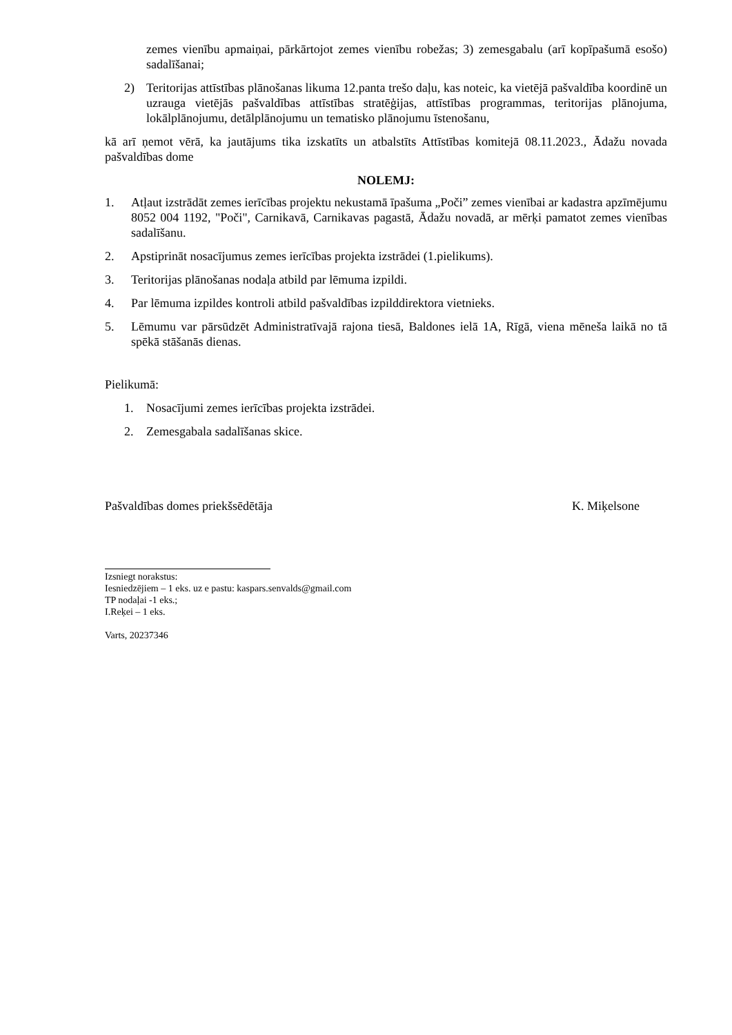zemes vienību apmaiņai, pārkārtojot zemes vienību robežas; 3) zemesgabalu (arī kopīpašumā esošo) sadalīšanai;
2) Teritorijas attīstības plānošanas likuma 12.panta trešo daļu, kas noteic, ka vietējā pašvaldība koordinē un uzrauga vietējās pašvaldības attīstības stratēģijas, attīstības programmas, teritorijas plānojuma, lokālplānojumu, detālplānojumu un tematisko plānojumu īstenošanu,
kā arī ņemot vērā, ka jautājums tika izskatīts un atbalstīts Attīstības komitejā 08.11.2023., Ādažu novada pašvaldības dome
NOLEMJ:
1. Atļaut izstrādāt zemes ierīcības projektu nekustamā īpašuma „Poči” zemes vienībai ar kadastra apzīmējumu 8052 004 1192, "Poči", Carnikavā, Carnikavas pagastā, Ādažu novadā, ar mērķi pamatot zemes vienības sadalīšanu.
2. Apstiprināt nosacījumus zemes ierīcības projekta izstrādei (1.pielikums).
3. Teritorijas plānošanas nodaļa atbild par lēmuma izpildi.
4. Par lēmuma izpildes kontroli atbild pašvaldības izpilddirektora vietnieks.
5. Lēmumu var pārsūdzēt Administratīvajā rajona tiesā, Baldones ielā 1A, Rīgā, viena mēneša laikā no tā spēkā stāšanās dienas.
Pielikumā:
1. Nosacījumi zemes ierīcības projekta izstrādei.
2. Zemesgabala sadalīšanas skice.
Pašvaldības domes priekšsēdētāja K. Miķelsone
Izsniegt norakstus:
Iesniedzējiem – 1 eks. uz e pastu: kaspars.senvalds@gmail.com
TP nodaļai -1 eks.;
I.Reķei – 1 eks.
Varts, 20237346